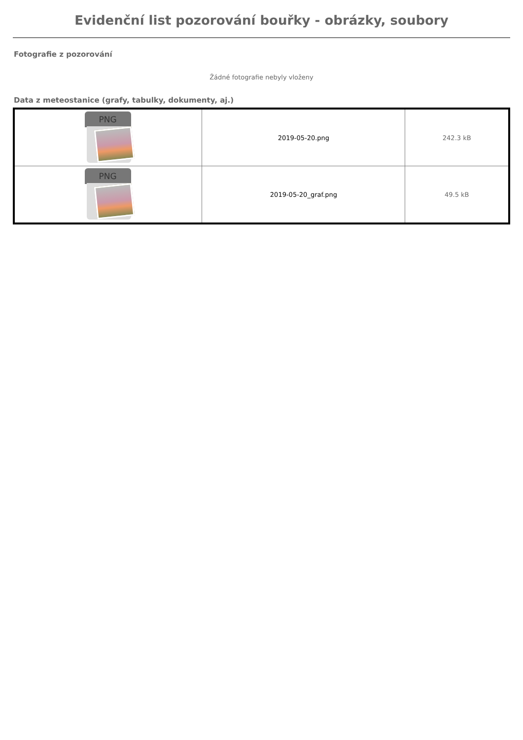Evidenční list pozorování bouřky - obrázky, soubory
Fotografie z pozorování
Žádné fotografie nebyly vloženy
Data z meteostanice (grafy, tabulky, dokumenty, aj.)
| PNG | 2019-05-20.png | 242.3 kB |
| PNG | 2019-05-20_graf.png | 49.5 kB |